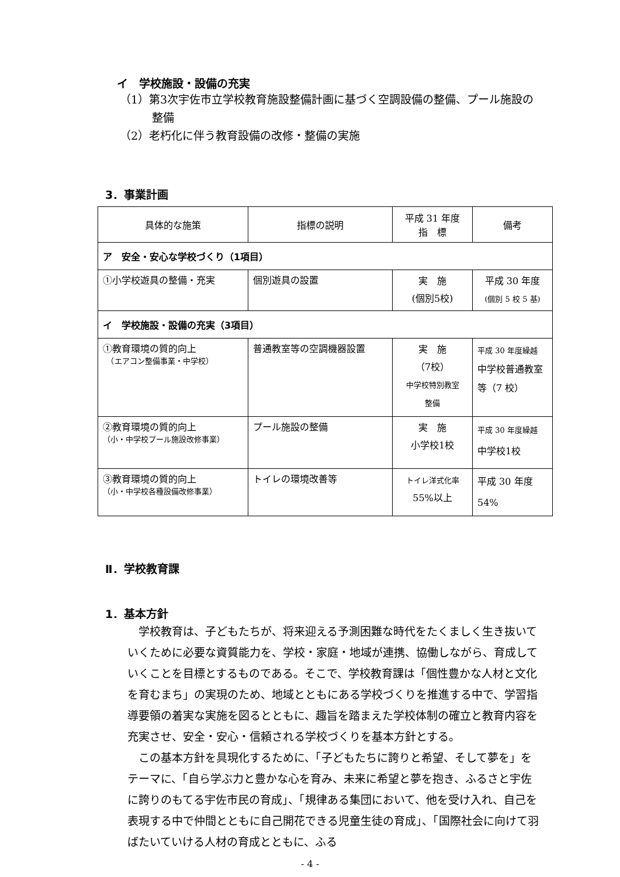イ　学校施設・設備の充実
（1）第3次宇佐市立学校教育施設整備計画に基づく空調設備の整備、プール施設の整備
（2）老朽化に伴う教育設備の改修・整備の実施
3．事業計画
| 具体的な施策 | 指標の説明 | 平成 31 年度 指 標 | 備考 |
| --- | --- | --- | --- |
| ア 安全・安心な学校づくり（1項目） | | | |
| ①小学校遊具の整備・充実 | 個別遊具の設置 | 実 施 (個別5校) | 平成 30 年度 (個別 5 校 5 基) |
| イ 学校施設・設備の充実（3項目） | | | |
| ①教育環境の質的向上 （エアコン整備事業・中学校） | 普通教室等の空調機器設置 | 実 施 （7校） 中学校特別教室 整備 | 平成 30 年度繰越 中学校普通教室 等（7 校） |
| ②教育環境の質的向上 （小・中学校プール施設改修事業） | プール施設の整備 | 実 施 小学校1校 | 平成 30 年度繰越 中学校1校 |
| ③教育環境の質的向上 （小・中学校各種設備改修事業） | トイレの環境改善等 | トイレ洋式化率 55%以上 | 平成 30 年度 54% |
Ⅱ．学校教育課
1．基本方針
　学校教育は、子どもたちが、将来迎える予測困難な時代をたくましく生き抜いていくために必要な資質能力を、学校・家庭・地域が連携、協働しながら、育成していくことを目標とするものである。そこで、学校教育課は「個性豊かな人材と文化を育むまち」の実現のため、地域とともにある学校づくりを推進する中で、学習指導要領の着実な実施を図るとともに、趣旨を踏まえた学校体制の確立と教育内容を充実させ、安全・安心・信頼される学校づくりを基本方針とする。
　この基本方針を具現化するために、「子どもたちに誇りと希望、そして夢を」をテーマに、「自ら学ぶ力と豊かな心を育み、未来に希望と夢を抱き、ふるさと宇佐に誇りのもてる宇佐市民の育成」、「規律ある集団において、他を受け入れ、自己を表現する中で仲間とともに自己開花できる児童生徒の育成」、「国際社会に向けて羽ばたいていける人材の育成とともに、ふる
- 4 -